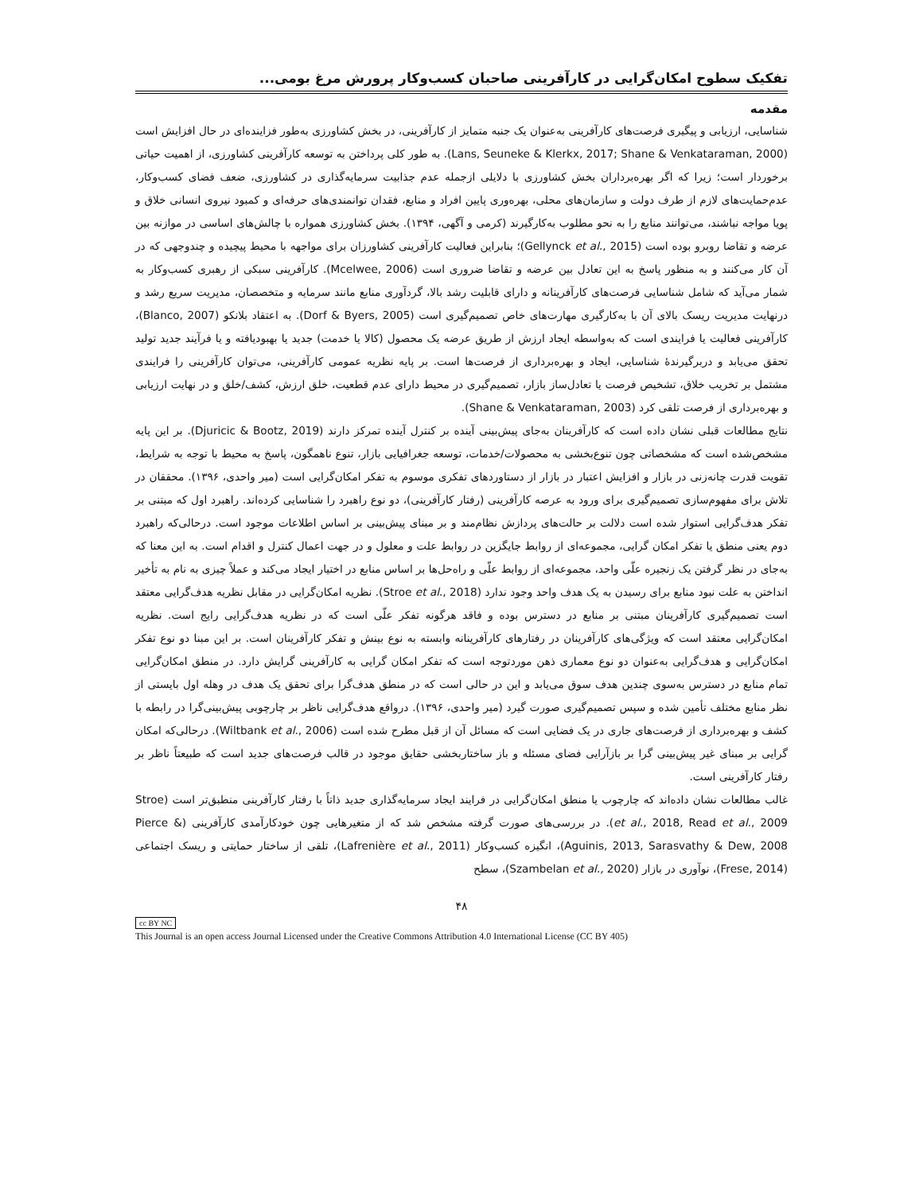تفکیک سطوح امکان‌گرایی در کارآفرینی صاحبان کسب‌وکار پرورش مرغ بومی...
مقدمه
شناسایی، ارزیابی و پیگیری فرصت‌های کارآفرینی به‌عنوان یک جنبه متمایز از کارآفرینی، در بخش کشاورزی به‌طور فزاینده‌ای در حال افزایش است (Lans, Seuneke & Klerkx, 2017; Shane & Venkataraman, 2000). به طور کلی پرداختن به توسعه کارآفرینی کشاورزی، از اهمیت حیاتی برخوردار است؛ زیرا که اگر بهره‌برداران بخش کشاورزی با دلایلی ازجمله عدم جذابیت سرمایه‌گذاری در کشاورزی، ضعف فضای کسب‌وکار، عدم‌حمایت‌های لازم از طرف دولت و سازمان‌های محلی، بهره‌وری پایین افراد و منابع، فقدان توانمندی‌های حرفه‌ای و کمبود نیروی انسانی خلاق و پویا مواجه نباشند، می‌توانند منابع را به نحو مطلوب به‌کارگیرند (کرمی و آگهی، ۱۳۹۴). بخش کشاورزی همواره با چالش‌های اساسی در موازنه بین عرضه و تقاضا روبرو بوده است (Gellynck et al., 2015)؛ بنابراین فعالیت کارآفرینی کشاورزان برای مواجهه با محیط پیچیده و چندوجهی که در آن کار می‌کنند و به منظور پاسخ به این تعادل بین عرضه و تقاضا ضروری است (Mcelwee, 2006). کارآفرینی سبکی از رهبری کسب‌وکار به شمار می‌آید که شامل شناسایی فرصت‌های کارآفرینانه و دارای قابلیت رشد بالا، گردآوری منابع مانند سرمایه و متخصصان، مدیریت سریع رشد و درنهایت مدیریت ریسک بالای آن با به‌کارگیری مهارت‌های خاص تصمیم‌گیری است (Dorf & Byers, 2005). به اعتقاد بلانکو (Blanco, 2007)، کارآفرینی فعالیت یا فرایندی است که به‌واسطه ایجاد ارزش از طریق عرضه یک محصول (کالا یا خدمت) جدید یا بهبودیافته و یا فرآیند جدید تولید تحقق می‌یابد و دربرگیرندهٔ شناسایی، ایجاد و بهره‌برداری از فرصت‌ها است. بر پایه نظریه عمومی کارآفرینی، می‌توان کارآفرینی را فرایندی مشتمل بر تخریب خلاق، تشخیص فرصت یا تعادل‌ساز بازار، تصمیم‌گیری در محیط دارای عدم قطعیت، خلق ارزش، کشف/خلق و در نهایت ارزیابی و بهره‌برداری از فرصت تلقی کرد (Shane & Venkataraman, 2003).
نتایج مطالعات قبلی نشان داده است که کارآفرینان به‌جای پیش‌بینی آینده بر کنترل آینده تمرکز دارند (Djuricic & Bootz, 2019). بر این پایه مشخص‌شده است که مشخصاتی چون تنوع‌بخشی به محصولات/خدمات، توسعه جغرافیایی بازار، تنوع ناهمگون، پاسخ به محیط با توجه به شرایط، تقویت قدرت چانه‌زنی در بازار و افزایش اعتبار در بازار از دستاوردهای تفکری موسوم به تفکر امکان‌گرایی است (میر واحدی، ۱۳۹۶). محققان در تلاش برای مفهوم‌سازی تصمیم‌گیری برای ورود به عرصه کارآفرینی (رفتار کارآفرینی)، دو نوع راهبرد را شناسایی کرده‌اند. راهبرد اول که مبتنی بر تفکر هدف‌گرایی استوار شده است دلالت بر حالت‌های پردازش نظام‌مند و بر مبنای پیش‌بینی بر اساس اطلاعات موجود است. درحالی‌که راهبرد دوم یعنی منطق یا تفکر امکان گرایی، مجموعه‌ای از روابط جایگزین در روابط علت و معلول و در جهت اعمال کنترل و اقدام است. به این معنا که به‌جای در نظر گرفتن یک زنجیره علّی واحد، مجموعه‌ای از روابط علّی و راه‌حل‌ها بر اساس منابع در اختیار ایجاد می‌کند و عملاً چیزی به نام به تأخیر انداختن به علت نبود منابع برای رسیدن به یک هدف واحد وجود ندارد (Stroe et al., 2018). نظریه امکان‌گرایی در مقابل نظریه هدف‌گرایی معتقد است تصمیم‌گیری کارآفرینان مبتنی بر منابع در دسترس بوده و فاقد هرگونه تفکر علّی است که در نظریه هدف‌گرایی رایج است. نظریه امکان‌گرایی معتقد است که ویژگی‌های کارآفرینان در رفتارهای کارآفرینانه وابسته به نوع بینش و تفکر کارآفرینان است. بر این مبنا دو نوع تفکر امکان‌گرایی و هدف‌گرایی به‌عنوان دو نوع معماری ذهن موردتوجه است که تفکر امکان گرایی به کارآفرینی گرایش دارد. در منطق امکان‌گرایی تمام منابع در دسترس به‌سوی چندین هدف سوق می‌یابد و این در حالی است که در منطق هدف‌گرا برای تحقق یک هدف در وهله اول بایستی از نظر منابع مختلف تأمین شده و سپس تصمیم‌گیری صورت گیرد (میر واحدی، ۱۳۹۶). درواقع هدف‌گرایی ناظر بر چارچوبی پیش‌بینی‌گرا در رابطه با کشف و بهره‌برداری از فرصت‌های جاری در یک فضایی است که مسائل آن از قبل مطرح شده است (Wiltbank et al., 2006). درحالی‌که امکان گرایی بر مبنای غیر پیش‌بینی گرا بر بازآرایی فضای مسئله و باز ساختاربخشی حقایق موجود در قالب فرصت‌های جدید است که طبیعتاً ناظر بر رفتار کارآفرینی است.
غالب مطالعات نشان داده‌اند که چارچوب یا منطق امکان‌گرایی در فرایند ایجاد سرمایه‌گذاری جدید ذاتاً با رفتار کارآفرینی منطبق‌تر است (Stroe et al., 2018, Read et al., 2009). در بررسی‌های صورت گرفته مشخص شد که از متغیرهایی چون خودکارآمدی کارآفرینی (Pierce & Aguinis, 2013, Sarasvathy & Dew, 2008)، انگیزه کسب‌وکار (Lafrenière et al., 2011)، تلقی از ساختار حمایتی و ریسک اجتماعی (Frese, 2014)، نوآوری در بازار (Szambelan et al., 2020)، سطح
۴۸
cc BY NC
This Journal is an open access Journal Licensed under the Creative Commons Attribution 4.0 International License (CC BY 405)